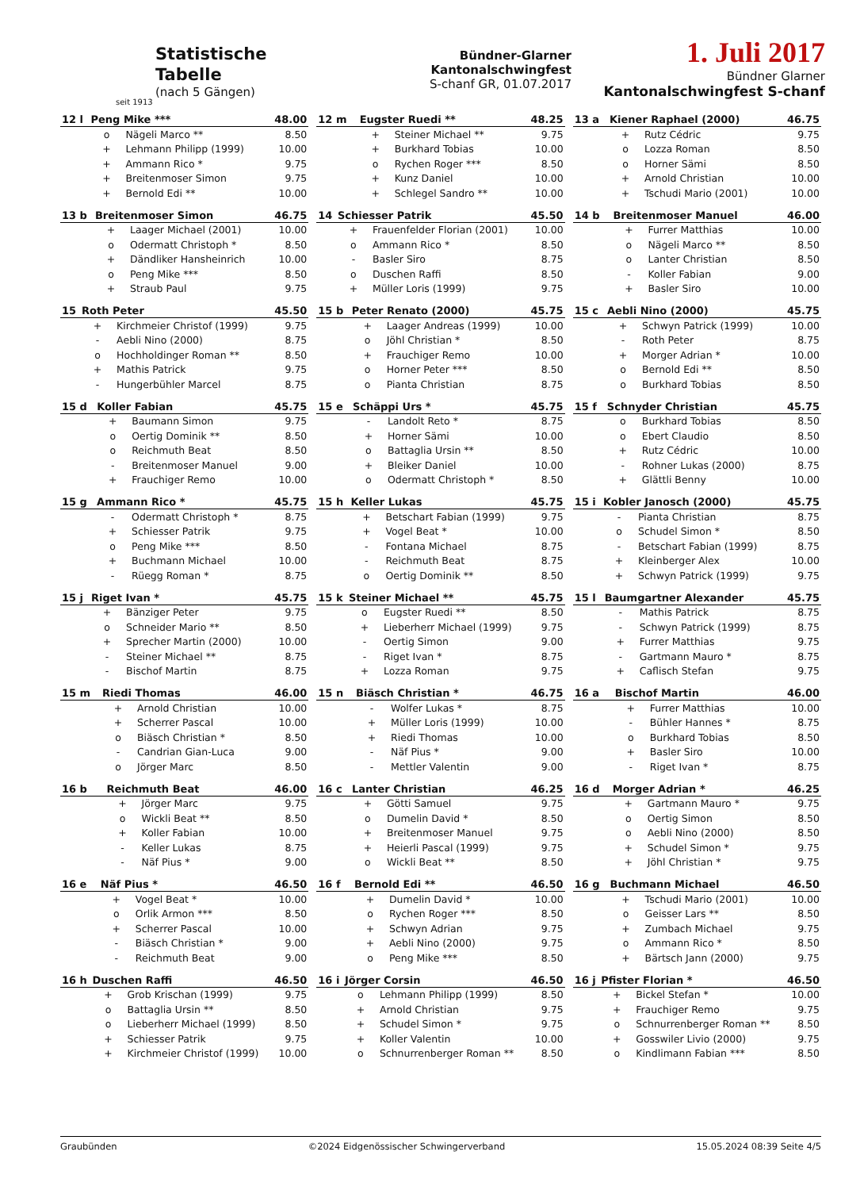seit 1913
Statistische
Tabelle
(nach 5 Gängen)
Bündner-Glarner
Kantonalschwingfest
S-chanf GR, 01.07.2017
1. Juli 2017
Bündner Glarner
Kantonalschwingfest S-chanf
| 12 l | Peng Mike *** | | 48.00 |
| --- | --- | --- | --- |
| | o | Nägeli Marco ** | 8.50 |
| | + | Lehmann Philipp (1999) | 10.00 |
| | + | Ammann Rico * | 9.75 |
| | + | Breitenmoser Simon | 9.75 |
| | + | Bernold Edi ** | 10.00 |
| 12 m | Eugster Ruedi ** | | 48.25 |
| --- | --- | --- | --- |
| | + | Steiner Michael ** | 9.75 |
| | + | Burkhard Tobias | 10.00 |
| | o | Rychen Roger *** | 8.50 |
| | + | Kunz Daniel | 10.00 |
| | + | Schlegel Sandro ** | 10.00 |
| 13 a | Kiener Raphael (2000) | | 46.75 |
| --- | --- | --- | --- |
| | + | Rutz Cédric | 9.75 |
| | o | Lozza Roman | 8.50 |
| | o | Horner Sämi | 8.50 |
| | + | Arnold Christian | 10.00 |
| | + | Tschudi Mario (2001) | 10.00 |
| 13 b | Breitenmoser Simon | | 46.75 |
| --- | --- | --- | --- |
| | + | Laager Michael (2001) | 10.00 |
| | o | Odermatt Christoph * | 8.50 |
| | + | Dändliker Hansheinrich | 10.00 |
| | o | Peng Mike *** | 8.50 |
| | + | Straub Paul | 9.75 |
| 14 | Schiesser Patrik | | 45.50 |
| --- | --- | --- | --- |
| | + | Frauenfelder Florian (2001) | 10.00 |
| | o | Ammann Rico * | 8.50 |
| | - | Basler Siro | 8.75 |
| | o | Duschen Raffi | 8.50 |
| | + | Müller Loris (1999) | 9.75 |
| 14 b | Breitenmoser Manuel | | 46.00 |
| --- | --- | --- | --- |
| | + | Furrer Matthias | 10.00 |
| | o | Nägeli Marco ** | 8.50 |
| | o | Lanter Christian | 8.50 |
| | - | Koller Fabian | 9.00 |
| | + | Basler Siro | 10.00 |
| 15 | Roth Peter | | 45.50 |
| --- | --- | --- | --- |
| | + | Kirchmeier Christof (1999) | 9.75 |
| | - | Aebli Nino (2000) | 8.75 |
| | o | Hochholdinger Roman ** | 8.50 |
| | + | Mathis Patrick | 9.75 |
| | - | Hungerbühler Marcel | 8.75 |
| 15 b | Peter Renato (2000) | | 45.75 |
| --- | --- | --- | --- |
| | + | Laager Andreas (1999) | 10.00 |
| | o | Jöhl Christian * | 8.50 |
| | + | Frauchiger Remo | 10.00 |
| | o | Horner Peter *** | 8.50 |
| | o | Pianta Christian | 8.75 |
| 15 c | Aebli Nino (2000) | | 45.75 |
| --- | --- | --- | --- |
| | + | Schwyn Patrick (1999) | 10.00 |
| | - | Roth Peter | 8.75 |
| | + | Morger Adrian * | 10.00 |
| | o | Bernold Edi ** | 8.50 |
| | o | Burkhard Tobias | 8.50 |
| 15 d | Koller Fabian | | 45.75 |
| --- | --- | --- | --- |
| | + | Baumann Simon | 9.75 |
| | o | Oertig Dominik ** | 8.50 |
| | o | Reichmuth Beat | 8.50 |
| | - | Breitenmoser Manuel | 9.00 |
| | + | Frauchiger Remo | 10.00 |
| 15 e | Schäppi Urs * | | 45.75 |
| --- | --- | --- | --- |
| | - | Landolt Reto * | 8.75 |
| | + | Horner Sämi | 10.00 |
| | o | Battaglia Ursin ** | 8.50 |
| | + | Bleiker Daniel | 10.00 |
| | o | Odermatt Christoph * | 8.50 |
| 15 f | Schnyder Christian | | 45.75 |
| --- | --- | --- | --- |
| | o | Burkhard Tobias | 8.50 |
| | o | Ebert Claudio | 8.50 |
| | + | Rutz Cédric | 10.00 |
| | - | Rohner Lukas (2000) | 8.75 |
| | + | Glättli Benny | 10.00 |
| 15 g | Ammann Rico * | | 45.75 |
| --- | --- | --- | --- |
| | - | Odermatt Christoph * | 8.75 |
| | + | Schiesser Patrik | 9.75 |
| | o | Peng Mike *** | 8.50 |
| | + | Buchmann Michael | 10.00 |
| | - | Rüegg Roman * | 8.75 |
| 15 h | Keller Lukas | | 45.75 |
| --- | --- | --- | --- |
| | + | Betschart Fabian (1999) | 9.75 |
| | + | Vogel Beat * | 10.00 |
| | - | Fontana Michael | 8.75 |
| | - | Reichmuth Beat | 8.75 |
| | o | Oertig Dominik ** | 8.50 |
| 15 i | Kobler Janosch (2000) | | 45.75 |
| --- | --- | --- | --- |
| | - | Pianta Christian | 8.75 |
| | o | Schudel Simon * | 8.50 |
| | - | Betschart Fabian (1999) | 8.75 |
| | + | Kleinberger Alex | 10.00 |
| | + | Schwyn Patrick (1999) | 9.75 |
| 15 j | Riget Ivan * | | 45.75 |
| --- | --- | --- | --- |
| | + | Bänziger Peter | 9.75 |
| | o | Schneider Mario ** | 8.50 |
| | + | Sprecher Martin (2000) | 10.00 |
| | - | Steiner Michael ** | 8.75 |
| | - | Bischof Martin | 8.75 |
| 15 k | Steiner Michael ** | | 45.75 |
| --- | --- | --- | --- |
| | o | Eugster Ruedi ** | 8.50 |
| | + | Lieberherr Michael (1999) | 9.75 |
| | - | Oertig Simon | 9.00 |
| | - | Riget Ivan * | 8.75 |
| | + | Lozza Roman | 9.75 |
| 15 l | Baumgartner Alexander | | 45.75 |
| --- | --- | --- | --- |
| | - | Mathis Patrick | 8.75 |
| | - | Schwyn Patrick (1999) | 8.75 |
| | + | Furrer Matthias | 9.75 |
| | - | Gartmann Mauro * | 8.75 |
| | + | Caflisch Stefan | 9.75 |
| 15 m | Riedi Thomas | | 46.00 |
| --- | --- | --- | --- |
| | + | Arnold Christian | 10.00 |
| | + | Scherrer Pascal | 10.00 |
| | o | Biäsch Christian * | 8.50 |
| | - | Candrian Gian-Luca | 9.00 |
| | o | Jörger Marc | 8.50 |
| 15 n | Biäsch Christian * | | 46.75 |
| --- | --- | --- | --- |
| | - | Wolfer Lukas * | 8.75 |
| | + | Müller Loris (1999) | 10.00 |
| | + | Riedi Thomas | 10.00 |
| | - | Näf Pius * | 9.00 |
| | - | Mettler Valentin | 9.00 |
| 16 a | Bischof Martin | | 46.00 |
| --- | --- | --- | --- |
| | + | Furrer Matthias | 10.00 |
| | - | Bühler Hannes * | 8.75 |
| | o | Burkhard Tobias | 8.50 |
| | + | Basler Siro | 10.00 |
| | - | Riget Ivan * | 8.75 |
| 16 b | Reichmuth Beat | | 46.00 |
| --- | --- | --- | --- |
| | + | Jörger Marc | 9.75 |
| | o | Wickli Beat ** | 8.50 |
| | + | Koller Fabian | 10.00 |
| | - | Keller Lukas | 8.75 |
| | - | Näf Pius * | 9.00 |
| 16 c | Lanter Christian | | 46.25 |
| --- | --- | --- | --- |
| | + | Götti Samuel | 9.75 |
| | o | Dumelin David * | 8.50 |
| | + | Breitenmoser Manuel | 9.75 |
| | + | Heierli Pascal (1999) | 9.75 |
| | o | Wickli Beat ** | 8.50 |
| 16 d | Morger Adrian * | | 46.25 |
| --- | --- | --- | --- |
| | + | Gartmann Mauro * | 9.75 |
| | o | Oertig Simon | 8.50 |
| | o | Aebli Nino (2000) | 8.50 |
| | + | Schudel Simon * | 9.75 |
| | + | Jöhl Christian * | 9.75 |
| 16 e | Näf Pius * | | 46.50 |
| --- | --- | --- | --- |
| | + | Vogel Beat * | 10.00 |
| | o | Orlik Armon *** | 8.50 |
| | + | Scherrer Pascal | 10.00 |
| | - | Biäsch Christian * | 9.00 |
| | - | Reichmuth Beat | 9.00 |
| 16 f | Bernold Edi ** | | 46.50 |
| --- | --- | --- | --- |
| | + | Dumelin David * | 10.00 |
| | o | Rychen Roger *** | 8.50 |
| | + | Schwyn Adrian | 9.75 |
| | + | Aebli Nino (2000) | 9.75 |
| | o | Peng Mike *** | 8.50 |
| 16 g | Buchmann Michael | | 46.50 |
| --- | --- | --- | --- |
| | + | Tschudi Mario (2001) | 10.00 |
| | o | Geisser Lars ** | 8.50 |
| | + | Zumbach Michael | 9.75 |
| | o | Ammann Rico * | 8.50 |
| | + | Bärtsch Jann (2000) | 9.75 |
| 16 h | Duschen Raffi | | 46.50 |
| --- | --- | --- | --- |
| | + | Grob Krischan (1999) | 9.75 |
| | o | Battaglia Ursin ** | 8.50 |
| | o | Lieberherr Michael (1999) | 8.50 |
| | + | Schiesser Patrik | 9.75 |
| | + | Kirchmeier Christof (1999) | 10.00 |
| 16 i | Jörger Corsin | | 46.50 |
| --- | --- | --- | --- |
| | o | Lehmann Philipp (1999) | 8.50 |
| | + | Arnold Christian | 9.75 |
| | + | Schudel Simon * | 9.75 |
| | + | Koller Valentin | 10.00 |
| | o | Schnurrenberger Roman ** | 8.50 |
| 16 j | Pfister Florian * | | 46.50 |
| --- | --- | --- | --- |
| | + | Bickel Stefan * | 10.00 |
| | + | Frauchiger Remo | 9.75 |
| | o | Schnurrenberger Roman ** | 8.50 |
| | + | Gosswiler Livio (2000) | 9.75 |
| | o | Kindlimann Fabian *** | 8.50 |
Graubünden ©2024 Eidgenössischer Schwingerverband 15.05.2024 08:39 Seite 4/5